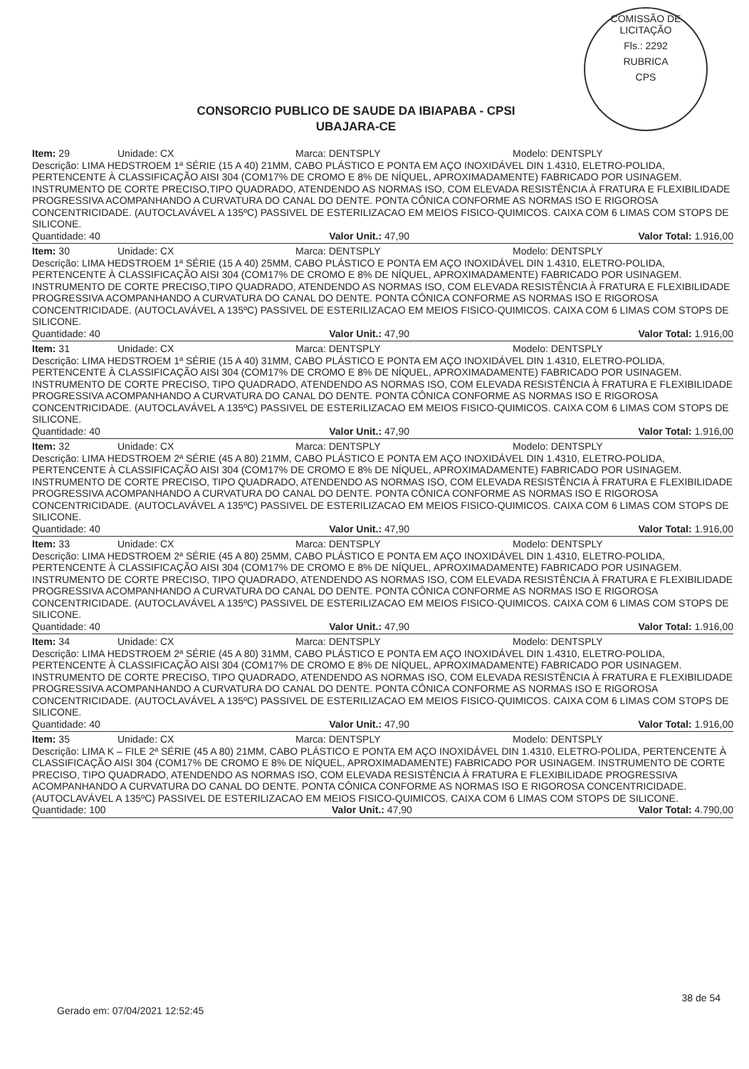COMISSÃO DE LICITAÇÃO
Fls.: 2292
RUBRICA
CPS
CONSORCIO PUBLICO DE SAUDE DA IBIAPABA - CPSI
UBAJARA-CE
Item: 29 Unidade: CX Marca: DENTSPLY Modelo: DENTSPLY
Descrição: LIMA HEDSTROEM 1ª SÉRIE (15 A 40) 21MM, CABO PLÁSTICO E PONTA EM AÇO INOXIDÁVEL DIN 1.4310, ELETRO-POLIDA, PERTENCENTE À CLASSIFICAÇÃO AISI 304 (COM17% DE CROMO E 8% DE NÍQUEL, APROXIMADAMENTE) FABRICADO POR USINAGEM. INSTRUMENTO DE CORTE PRECISO,TIPO QUADRADO, ATENDENDO AS NORMAS ISO, COM ELEVADA RESISTÊNCIA À FRATURA E FLEXIBILIDADE PROGRESSIVA ACOMPANHANDO A CURVATURA DO CANAL DO DENTE. PONTA CÔNICA CONFORME AS NORMAS ISO E RIGOROSA CONCENTRICIDADE. (AUTOCLAVÁVEL A 135ºC) PASSIVEL DE ESTERILIZACAO EM MEIOS FISICO-QUIMICOS. CAIXA COM 6 LIMAS COM STOPS DE SILICONE.
Quantidade: 40 Valor Unit.: 47,90 Valor Total: 1.916,00
Item: 30 Unidade: CX Marca: DENTSPLY Modelo: DENTSPLY
Descrição: LIMA HEDSTROEM 1ª SÉRIE (15 A 40) 25MM, CABO PLÁSTICO E PONTA EM AÇO INOXIDÁVEL DIN 1.4310, ELETRO-POLIDA, PERTENCENTE À CLASSIFICAÇÃO AISI 304 (COM17% DE CROMO E 8% DE NÍQUEL, APROXIMADAMENTE) FABRICADO POR USINAGEM. INSTRUMENTO DE CORTE PRECISO,TIPO QUADRADO, ATENDENDO AS NORMAS ISO, COM ELEVADA RESISTÊNCIA À FRATURA E FLEXIBILIDADE PROGRESSIVA ACOMPANHANDO A CURVATURA DO CANAL DO DENTE. PONTA CÔNICA CONFORME AS NORMAS ISO E RIGOROSA CONCENTRICIDADE. (AUTOCLAVÁVEL A 135ºC) PASSIVEL DE ESTERILIZACAO EM MEIOS FISICO-QUIMICOS. CAIXA COM 6 LIMAS COM STOPS DE SILICONE.
Quantidade: 40 Valor Unit.: 47,90 Valor Total: 1.916,00
Item: 31 Unidade: CX Marca: DENTSPLY Modelo: DENTSPLY
Descrição: LIMA HEDSTROEM 1ª SÉRIE (15 A 40) 31MM, CABO PLÁSTICO E PONTA EM AÇO INOXIDÁVEL DIN 1.4310, ELETRO-POLIDA, PERTENCENTE À CLASSIFICAÇÃO AISI 304 (COM17% DE CROMO E 8% DE NÍQUEL, APROXIMADAMENTE) FABRICADO POR USINAGEM. INSTRUMENTO DE CORTE PRECISO, TIPO QUADRADO, ATENDENDO AS NORMAS ISO, COM ELEVADA RESISTÊNCIA À FRATURA E FLEXIBILIDADE PROGRESSIVA ACOMPANHANDO A CURVATURA DO CANAL DO DENTE. PONTA CÔNICA CONFORME AS NORMAS ISO E RIGOROSA CONCENTRICIDADE. (AUTOCLAVÁVEL A 135ºC) PASSIVEL DE ESTERILIZACAO EM MEIOS FISICO-QUIMICOS. CAIXA COM 6 LIMAS COM STOPS DE SILICONE.
Quantidade: 40 Valor Unit.: 47,90 Valor Total: 1.916,00
Item: 32 Unidade: CX Marca: DENTSPLY Modelo: DENTSPLY
Descrição: LIMA HEDSTROEM 2ª SÉRIE (45 A 80) 21MM, CABO PLÁSTICO E PONTA EM AÇO INOXIDÁVEL DIN 1.4310, ELETRO-POLIDA, PERTENCENTE À CLASSIFICAÇÃO AISI 304 (COM17% DE CROMO E 8% DE NÍQUEL, APROXIMADAMENTE) FABRICADO POR USINAGEM. INSTRUMENTO DE CORTE PRECISO, TIPO QUADRADO, ATENDENDO AS NORMAS ISO, COM ELEVADA RESISTÊNCIA À FRATURA E FLEXIBILIDADE PROGRESSIVA ACOMPANHANDO A CURVATURA DO CANAL DO DENTE. PONTA CÔNICA CONFORME AS NORMAS ISO E RIGOROSA CONCENTRICIDADE. (AUTOCLAVÁVEL A 135ºC) PASSIVEL DE ESTERILIZACAO EM MEIOS FISICO-QUIMICOS. CAIXA COM 6 LIMAS COM STOPS DE SILICONE.
Quantidade: 40 Valor Unit.: 47,90 Valor Total: 1.916,00
Item: 33 Unidade: CX Marca: DENTSPLY Modelo: DENTSPLY
Descrição: LIMA HEDSTROEM 2ª SÉRIE (45 A 80) 25MM, CABO PLÁSTICO E PONTA EM AÇO INOXIDÁVEL DIN 1.4310, ELETRO-POLIDA, PERTENCENTE À CLASSIFICAÇÃO AISI 304 (COM17% DE CROMO E 8% DE NÍQUEL, APROXIMADAMENTE) FABRICADO POR USINAGEM. INSTRUMENTO DE CORTE PRECISO, TIPO QUADRADO, ATENDENDO AS NORMAS ISO, COM ELEVADA RESISTÊNCIA À FRATURA E FLEXIBILIDADE PROGRESSIVA ACOMPANHANDO A CURVATURA DO CANAL DO DENTE. PONTA CÔNICA CONFORME AS NORMAS ISO E RIGOROSA CONCENTRICIDADE. (AUTOCLAVÁVEL A 135ºC) PASSIVEL DE ESTERILIZACAO EM MEIOS FISICO-QUIMICOS. CAIXA COM 6 LIMAS COM STOPS DE SILICONE.
Quantidade: 40 Valor Unit.: 47,90 Valor Total: 1.916,00
Item: 34 Unidade: CX Marca: DENTSPLY Modelo: DENTSPLY
Descrição: LIMA HEDSTROEM 2ª SÉRIE (45 A 80) 31MM, CABO PLÁSTICO E PONTA EM AÇO INOXIDÁVEL DIN 1.4310, ELETRO-POLIDA, PERTENCENTE À CLASSIFICAÇÃO AISI 304 (COM17% DE CROMO E 8% DE NÍQUEL, APROXIMADAMENTE) FABRICADO POR USINAGEM. INSTRUMENTO DE CORTE PRECISO, TIPO QUADRADO, ATENDENDO AS NORMAS ISO, COM ELEVADA RESISTÊNCIA À FRATURA E FLEXIBILIDADE PROGRESSIVA ACOMPANHANDO A CURVATURA DO CANAL DO DENTE. PONTA CÔNICA CONFORME AS NORMAS ISO E RIGOROSA CONCENTRICIDADE. (AUTOCLAVÁVEL A 135ºC) PASSIVEL DE ESTERILIZACAO EM MEIOS FISICO-QUIMICOS. CAIXA COM 6 LIMAS COM STOPS DE SILICONE.
Quantidade: 40 Valor Unit.: 47,90 Valor Total: 1.916,00
Item: 35 Unidade: CX Marca: DENTSPLY Modelo: DENTSPLY
Descrição: LIMA K – FILE 2ª SÉRIE (45 A 80) 21MM, CABO PLÁSTICO E PONTA EM AÇO INOXIDÁVEL DIN 1.4310, ELETRO-POLIDA, PERTENCENTE À CLASSIFICAÇÃO AISI 304 (COM17% DE CROMO E 8% DE NÍQUEL, APROXIMADAMENTE) FABRICADO POR USINAGEM. INSTRUMENTO DE CORTE PRECISO, TIPO QUADRADO, ATENDENDO AS NORMAS ISO, COM ELEVADA RESISTÊNCIA À FRATURA E FLEXIBILIDADE PROGRESSIVA ACOMPANHANDO A CURVATURA DO CANAL DO DENTE. PONTA CÔNICA CONFORME AS NORMAS ISO E RIGOROSA CONCENTRICIDADE. (AUTOCLAVÁVEL A 135ºC) PASSIVEL DE ESTERILIZACAO EM MEIOS FISICO-QUIMICOS. CAIXA COM 6 LIMAS COM STOPS DE SILICONE.
Quantidade: 100 Valor Unit.: 47,90 Valor Total: 4.790,00
38 de 54
Gerado em: 07/04/2021 12:52:45